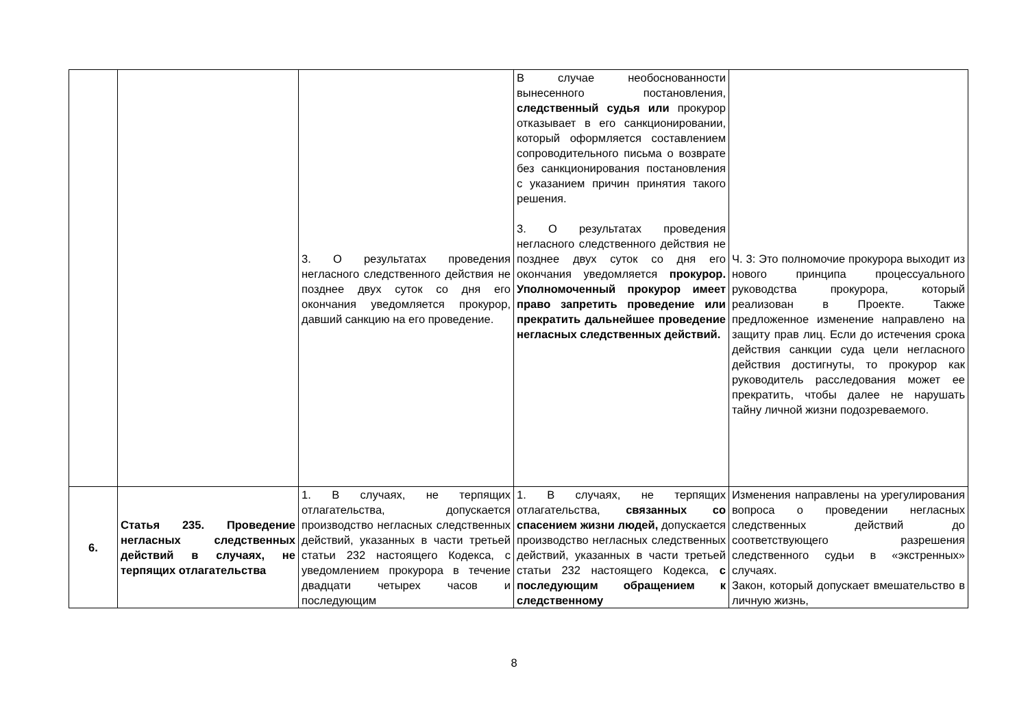| | | 3. О результатах проведения негласного следственного действия не позднее двух суток со дня его окончания уведомляется прокурор, давший санкцию на его проведение. | В случае необоснованности вынесенного постановления, следственный судья или прокурор отказывает в его санкционировании, который оформляется составлением сопроводительного письма о возврате без санкционирования постановления с указанием причин принятия такого решения. 3. О результатах проведения негласного следственного действия не позднее двух суток со дня его окончания уведомляется прокурор. Уполномоченный прокурор имеет право запретить проведение или прекратить дальнейшее проведение негласных следственных действий. | Ч. 3: Это полномочие прокурора выходит из нового принципа процессуального руководства прокурора, который реализован в Проекте. Также предложенное изменение направлено на защиту прав лиц. Если до истечения срока действия санкции суда цели негласного действия достигнуты, то прокурор как руководитель расследования может ее прекратить, чтобы далее не нарушать тайну личной жизни подозреваемого. |
| 6. | Статья 235. Проведение негласных следственных действий в случаях, не терпящих отлагательства | 1. В случаях, не терпящих отлагательства, допускается производство негласных следственных действий, указанных в части третьей статьи 232 настоящего Кодекса, с уведомлением прокурора в течение двадцати четырех часов и последующим | 1. В случаях, не терпящих отлагательства, связанных со спасением жизни людей, допускается производство негласных следственных действий, указанных в части третьей статьи 232 настоящего Кодекса, с последующим обращением к следственному | Изменения направлены на урегулирования вопроса о проведении негласных следственных действий до соответствующего разрешения следственного судьи в «экстренных» случаях. Закон, который допускает вмешательство в личную жизнь, |
8